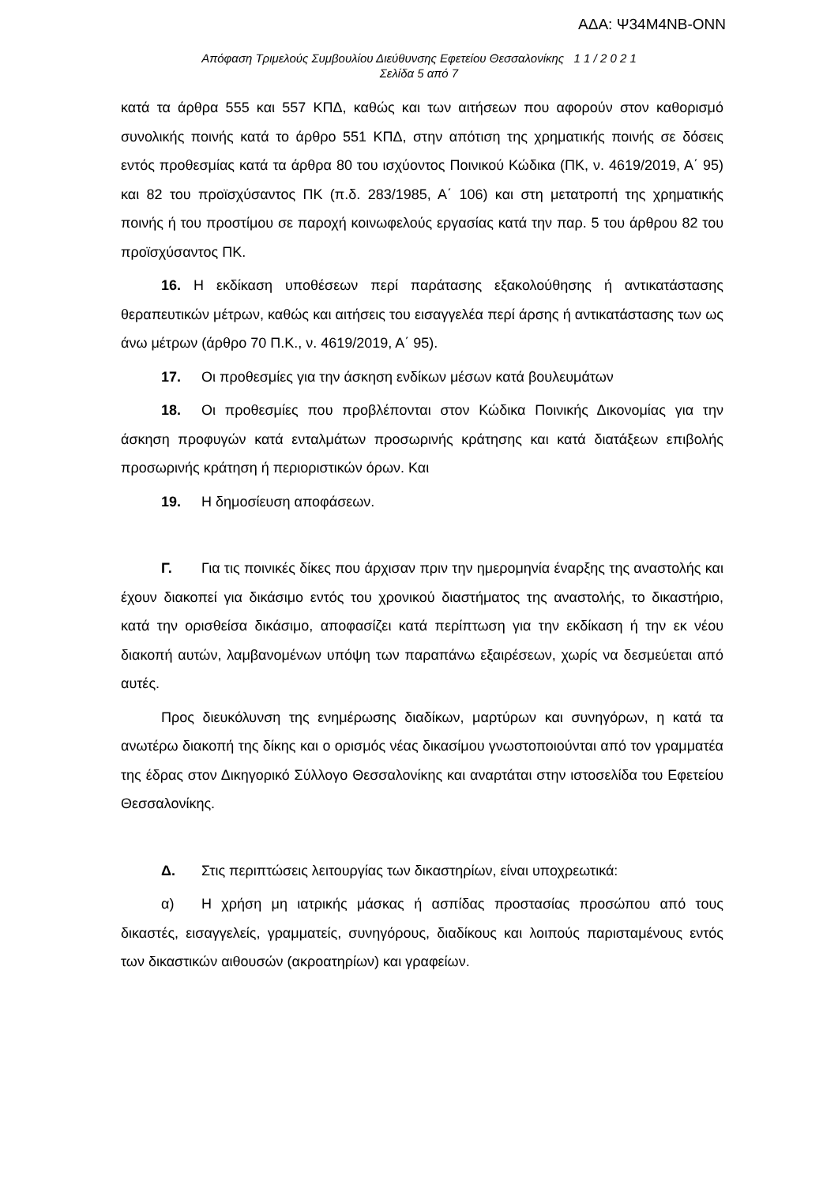ΑΔΑ: Ψ34Μ4ΝΒ-ΟΝΝ
Απόφαση Τριμελούς Συμβουλίου Διεύθυνσης Εφετείου Θεσσαλονίκης 1 1 / 2 0 2 1
Σελίδα 5 από 7
κατά τα άρθρα 555 και 557 ΚΠΔ, καθώς και των αιτήσεων που αφορούν στον καθορισμό συνολικής ποινής κατά το άρθρο 551 ΚΠΔ, στην απότιση της χρηματικής ποινής σε δόσεις εντός προθεσμίας κατά τα άρθρα 80 του ισχύοντος Ποινικού Κώδικα (ΠΚ, ν. 4619/2019, Α΄ 95) και 82 του προϊσχύσαντος ΠΚ (π.δ. 283/1985, Α΄ 106) και στη μετατροπή της χρηματικής ποινής ή του προστίμου σε παροχή κοινωφελούς εργασίας κατά την παρ. 5 του άρθρου 82 του προϊσχύσαντος ΠΚ.
16. Η εκδίκαση υποθέσεων περί παράτασης εξακολούθησης ή αντικατάστασης θεραπευτικών μέτρων, καθώς και αιτήσεις του εισαγγελέα περί άρσης ή αντικατάστασης των ως άνω μέτρων (άρθρο 70 Π.Κ., ν. 4619/2019, Α΄ 95).
17. Οι προθεσμίες για την άσκηση ενδίκων μέσων κατά βουλευμάτων
18. Οι προθεσμίες που προβλέπονται στον Κώδικα Ποινικής Δικονομίας για την άσκηση προφυγών κατά ενταλμάτων προσωρινής κράτησης και κατά διατάξεων επιβολής προσωρινής κράτηση ή περιοριστικών όρων. Και
19. Η δημοσίευση αποφάσεων.
Γ. Για τις ποινικές δίκες που άρχισαν πριν την ημερομηνία έναρξης της αναστολής και έχουν διακοπεί για δικάσιμο εντός του χρονικού διαστήματος της αναστολής, το δικαστήριο, κατά την ορισθείσα δικάσιμο, αποφασίζει κατά περίπτωση για την εκδίκαση ή την εκ νέου διακοπή αυτών, λαμβανομένων υπόψη των παραπάνω εξαιρέσεων, χωρίς να δεσμεύεται από αυτές.
Προς διευκόλυνση της ενημέρωσης διαδίκων, μαρτύρων και συνηγόρων, η κατά τα ανωτέρω διακοπή της δίκης και ο ορισμός νέας δικασίμου γνωστοποιούνται από τον γραμματέα της έδρας στον Δικηγορικό Σύλλογο Θεσσαλονίκης και αναρτάται στην ιστοσελίδα του Εφετείου Θεσσαλονίκης.
Δ. Στις περιπτώσεις λειτουργίας των δικαστηρίων, είναι υποχρεωτικά:
α) Η χρήση μη ιατρικής μάσκας ή ασπίδας προστασίας προσώπου από τους δικαστές, εισαγγελείς, γραμματείς, συνηγόρους, διαδίκους και λοιπούς παρισταμένους εντός των δικαστικών αιθουσών (ακροατηρίων) και γραφείων.